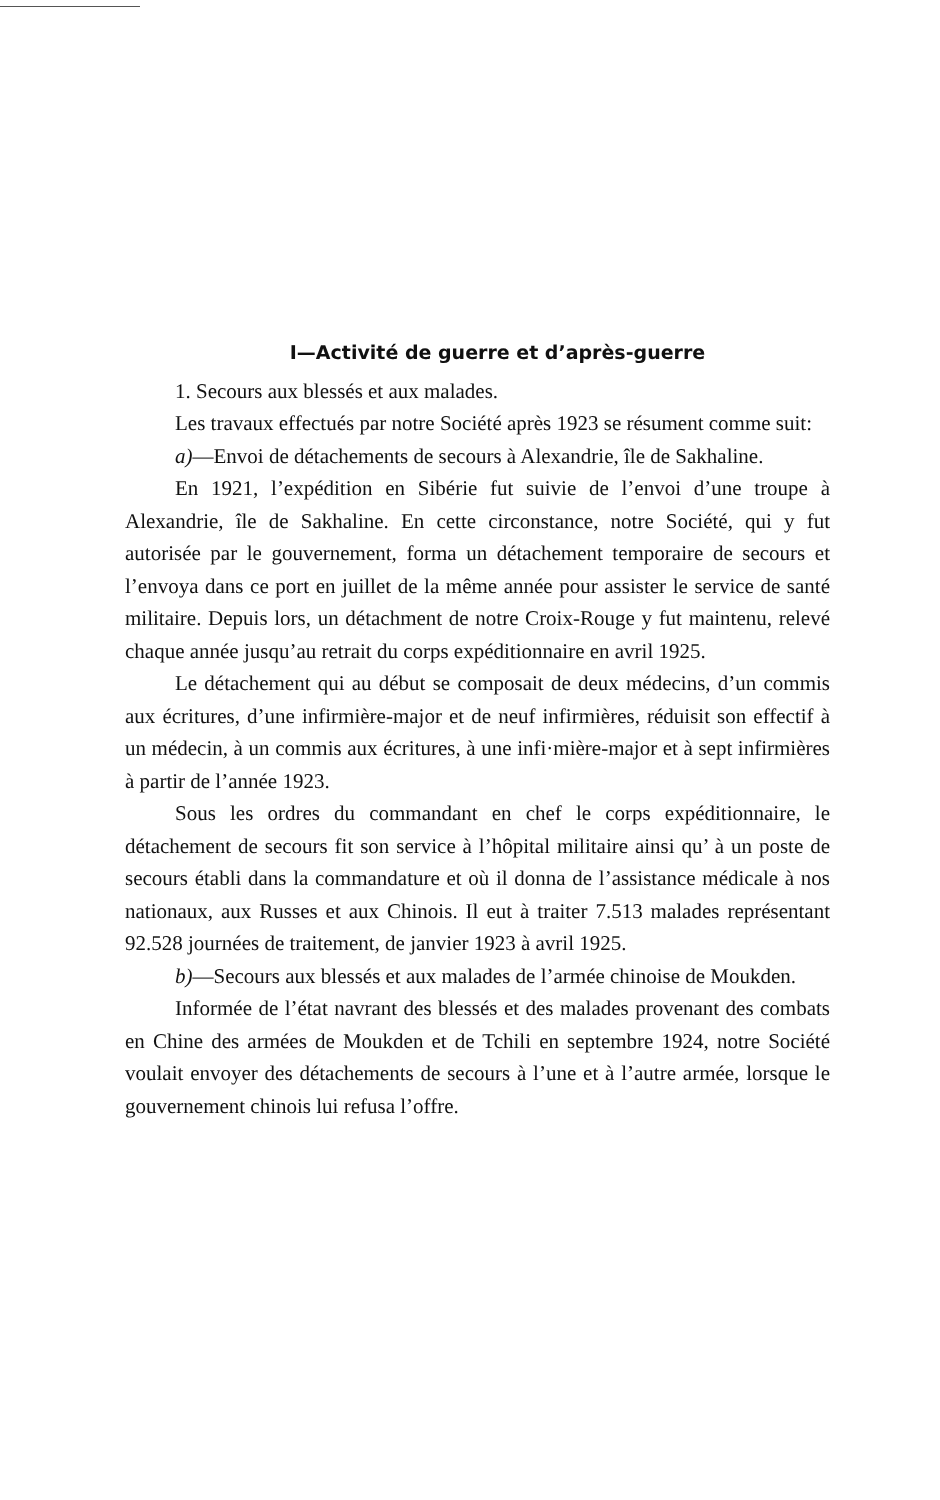I—Activité de guerre et d’après-guerre
1. Secours aux blessés et aux malades.
Les travaux effectués par notre Société après 1923 se résument comme suit:
a)—Envoi de détachements de secours à Alexandrie, île de Sakhaline.
En 1921, l’expédition en Sibérie fut suivie de l’envoi d’une troupe à Alexandrie, île de Sakhaline. En cette circonstance, notre Société, qui y fut autorisée par le gouvernement, forma un détachement temporaire de secours et l’envoya dans ce port en juillet de la même année pour assister le service de santé militaire. Depuis lors, un détachment de notre Croix-Rouge y fut maintenu, relevé chaque année jusqu’au retrait du corps expéditionnaire en avril 1925.
Le détachement qui au début se composait de deux médecins, d’un commis aux écritures, d’une infirmière-major et de neuf infirmières, réduisit son effectif à un médecin, à un commis aux écritures, à une infi·mière-major et à sept infirmières à partir de l’année 1923.
Sous les ordres du commandant en chef le corps expéditionnaire, le détachement de secours fit son service à l’hôpital militaire ainsi qu’ à un poste de secours établi dans la commandature et où il donna de l’assistance médicale à nos nationaux, aux Russes et aux Chinois. Il eut à traiter 7.513 malades représentant 92.528 journées de traitement, de janvier 1923 à avril 1925.
b)—Secours aux blessés et aux malades de l’armée chinoise de Moukden.
Informée de l’état navrant des blessés et des malades provenant des combats en Chine des armées de Moukden et de Tchili en septembre 1924, notre Société voulait envoyer des détachements de secours à l’une et à l’autre armée, lorsque le gouvernement chinois lui refusa l’offre.